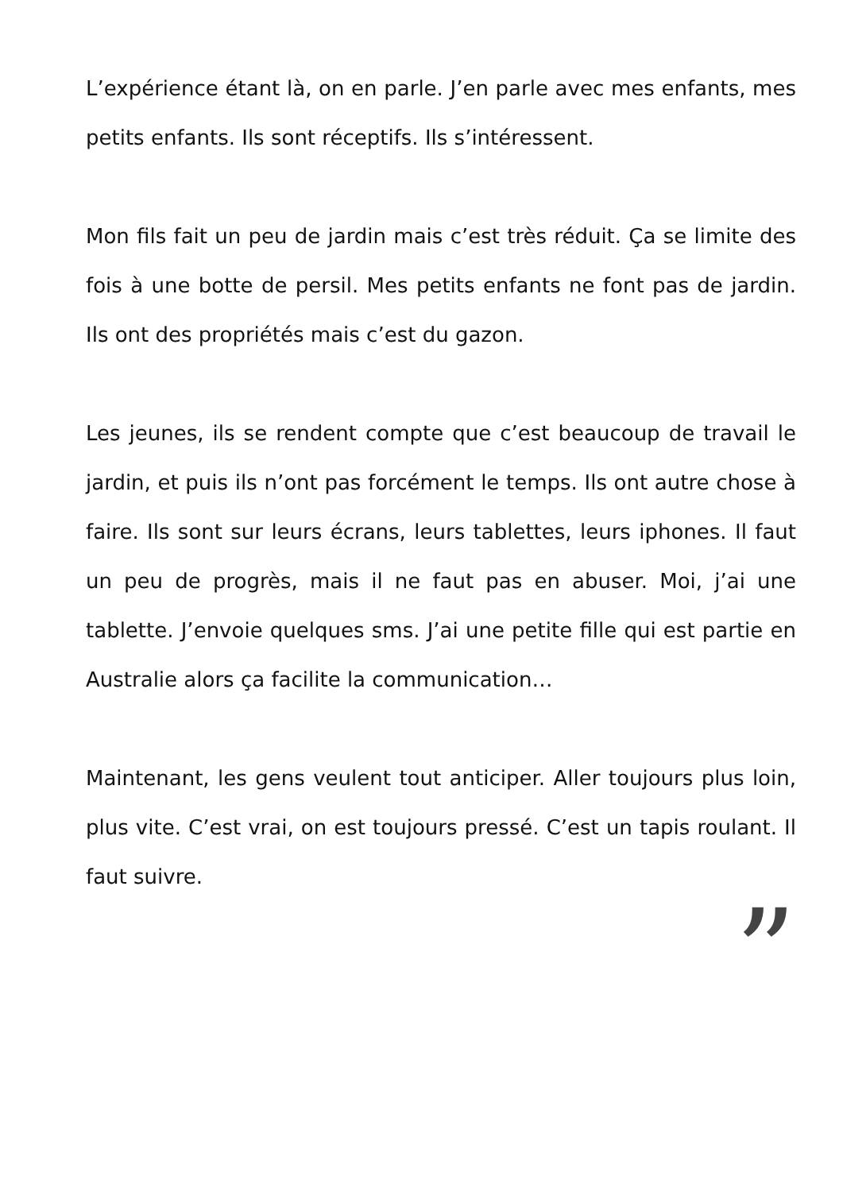L’expérience étant là, on en parle. J’en parle avec mes enfants, mes petits enfants. Ils sont réceptifs. Ils s’intéressent.
Mon fils fait un peu de jardin mais c’est très réduit. Ça se limite des fois à une botte de persil. Mes petits enfants ne font pas de jardin. Ils ont des propriétés mais c’est du gazon.
Les jeunes, ils se rendent compte que c’est beaucoup de travail le jardin, et puis ils n’ont pas forcément le temps. Ils ont autre chose à faire. Ils sont sur leurs écrans, leurs tablettes, leurs iphones. Il faut un peu de progrès, mais il ne faut pas en abuser. Moi, j’ai une tablette. J’envoie quelques sms. J’ai une petite fille qui est partie en Australie alors ça facilite la communication…
Maintenant, les gens veulent tout anticiper. Aller toujours plus loin, plus vite. C’est vrai, on est toujours pressé. C’est un tapis roulant. Il faut suivre.
”